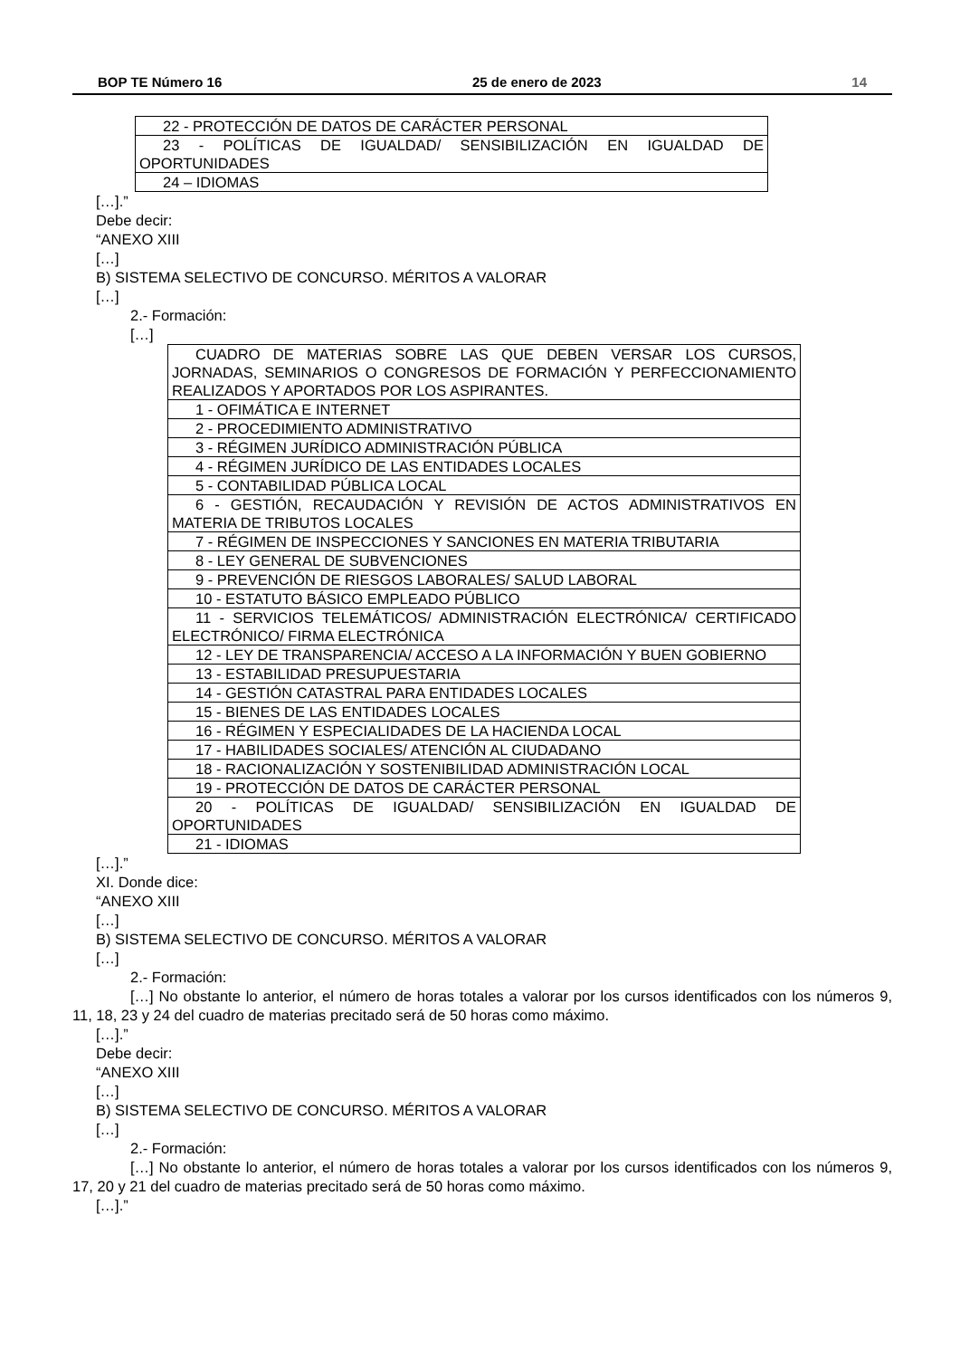BOP TE Número 16 25 de enero de 2023 14
| 22 - PROTECCIÓN DE DATOS DE CARÁCTER PERSONAL |
| 23 - POLÍTICAS DE IGUALDAD/ SENSIBILIZACIÓN EN IGUALDAD DE OPORTUNIDADES |
| 24 – IDIOMAS |
[…].”
Debe decir:
“ANEXO XIII
[…]
B) SISTEMA SELECTIVO DE CONCURSO. MÉRITOS A VALORAR
[…]
2.- Formación:
[…]
| CUADRO DE MATERIAS SOBRE LAS QUE DEBEN VERSAR LOS CURSOS, JORNADAS, SEMINARIOS O CONGRESOS DE FORMACIÓN Y PERFECCIONAMIENTO REALIZADOS Y APORTADOS POR LOS ASPIRANTES. |
| 1 - OFIMÁTICA E INTERNET |
| 2 - PROCEDIMIENTO ADMINISTRATIVO |
| 3 - RÉGIMEN JURÍDICO ADMINISTRACIÓN PÚBLICA |
| 4 - RÉGIMEN JURÍDICO DE LAS ENTIDADES LOCALES |
| 5 - CONTABILIDAD PÚBLICA LOCAL |
| 6 - GESTIÓN, RECAUDACIÓN Y REVISIÓN DE ACTOS ADMINISTRATIVOS EN MATERIA DE TRIBUTOS LOCALES |
| 7 - RÉGIMEN DE INSPECCIONES Y SANCIONES EN MATERIA TRIBUTARIA |
| 8 - LEY GENERAL DE SUBVENCIONES |
| 9 - PREVENCIÓN DE RIESGOS LABORALES/ SALUD LABORAL |
| 10 - ESTATUTO BÁSICO EMPLEADO PÚBLICO |
| 11 - SERVICIOS TELEMÁTICOS/ ADMINISTRACIÓN ELECTRÓNICA/ CERTIFICADO ELECTRÓNICO/ FIRMA ELECTRÓNICA |
| 12 - LEY DE TRANSPARENCIA/ ACCESO A LA INFORMACIÓN Y BUEN GOBIERNO |
| 13 - ESTABILIDAD PRESUPUESTARIA |
| 14 - GESTIÓN CATASTRAL PARA ENTIDADES LOCALES |
| 15 - BIENES DE LAS ENTIDADES LOCALES |
| 16 - RÉGIMEN Y ESPECIALIDADES DE LA HACIENDA LOCAL |
| 17 - HABILIDADES SOCIALES/ ATENCIÓN AL CIUDADANO |
| 18 - RACIONALIZACIÓN Y SOSTENIBILIDAD ADMINISTRACIÓN LOCAL |
| 19 - PROTECCIÓN DE DATOS DE CARÁCTER PERSONAL |
| 20 - POLÍTICAS DE IGUALDAD/ SENSIBILIZACIÓN EN IGUALDAD DE OPORTUNIDADES |
| 21 - IDIOMAS |
[…].”
XI. Donde dice:
“ANEXO XIII
[…]
B) SISTEMA SELECTIVO DE CONCURSO. MÉRITOS A VALORAR
[…]
2.- Formación:
[…] No obstante lo anterior, el número de horas totales a valorar por los cursos identificados con los números 9, 11, 18, 23 y 24 del cuadro de materias precitado será de 50 horas como máximo.
[…].”
Debe decir:
“ANEXO XIII
[…]
B) SISTEMA SELECTIVO DE CONCURSO. MÉRITOS A VALORAR
[…]
2.- Formación:
[…] No obstante lo anterior, el número de horas totales a valorar por los cursos identificados con los números 9, 17, 20 y 21 del cuadro de materias precitado será de 50 horas como máximo.
[…].”